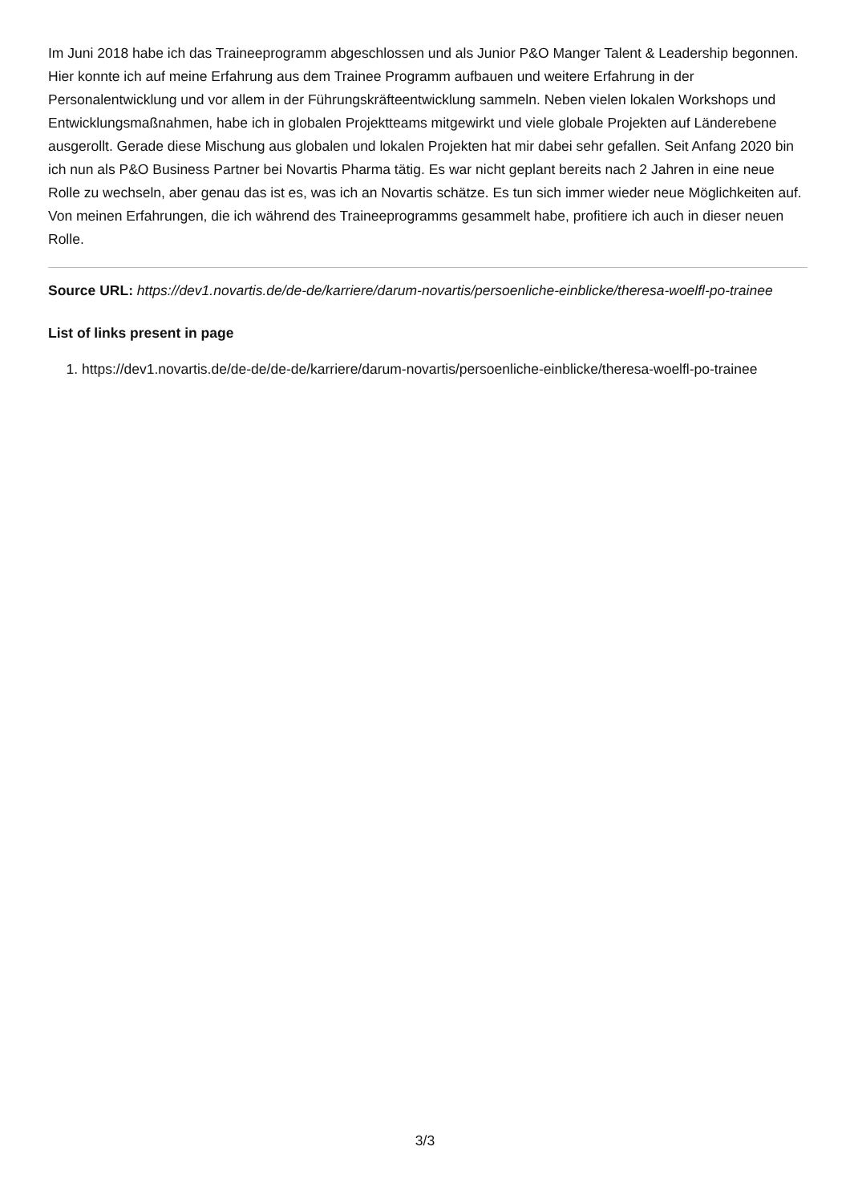Im Juni 2018 habe ich das Traineeprogramm abgeschlossen und als Junior P&O Manger Talent & Leadership begonnen. Hier konnte ich auf meine Erfahrung aus dem Trainee Programm aufbauen und weitere Erfahrung in der Personalentwicklung und vor allem in der Führungskräfteentwicklung sammeln. Neben vielen lokalen Workshops und Entwicklungsmaßnahmen, habe ich in globalen Projektteams mitgewirkt und viele globale Projekten auf Länderebene ausgerollt. Gerade diese Mischung aus globalen und lokalen Projekten hat mir dabei sehr gefallen. Seit Anfang 2020 bin ich nun als P&O Business Partner bei Novartis Pharma tätig. Es war nicht geplant bereits nach 2 Jahren in eine neue Rolle zu wechseln, aber genau das ist es, was ich an Novartis schätze. Es tun sich immer wieder neue Möglichkeiten auf. Von meinen Erfahrungen, die ich während des Traineeprogramms gesammelt habe, profitiere ich auch in dieser neuen Rolle.
Source URL: https://dev1.novartis.de/de-de/karriere/darum-novartis/persoenliche-einblicke/theresa-woelfl-po-trainee
List of links present in page
1. https://dev1.novartis.de/de-de/de-de/karriere/darum-novartis/persoenliche-einblicke/theresa-woelfl-po-trainee
3/3